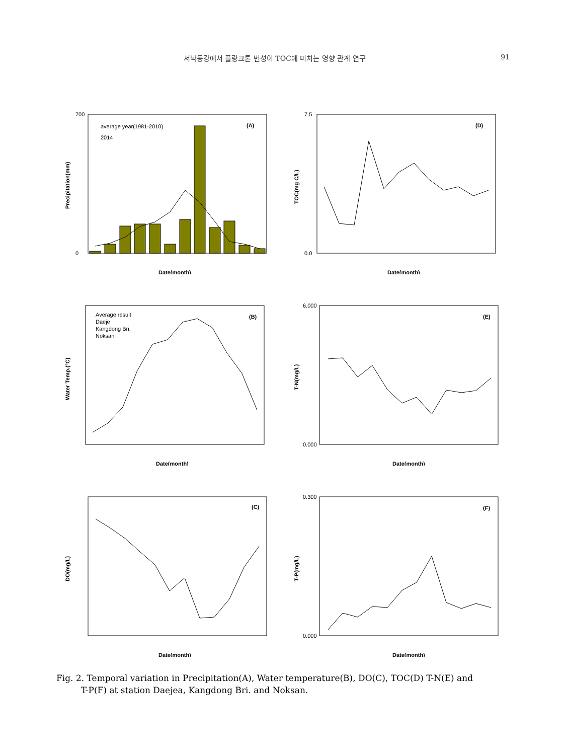서낙동강에서 플랑크톤 번성이 TOC에 미치는 영향 관계 연구 91
average year(1981-2010)
2014
(A)
Date(month)
Precipitation(mm)
700
0
(D)
Date(month)
TOC(mg C/L)
7.5
0.0
Average result
Daeje
Kangdong Bri.
Noksan
(B)
Date(month)
Water Temp.(°C)
(E)
Date(month)
T-N(mg/L)
6.000
0.000
(C)
Date(month)
DO(mg/L)
(F)
Date(month)
T-P(mg/L)
0.300
0.000
Fig. 2. Temporal variation in Precipitation(A), Water temperature(B), DO(C), TOC(D) T-N(E) and
T-P(F) at station Daejea, Kangdong Bri. and Noksan.